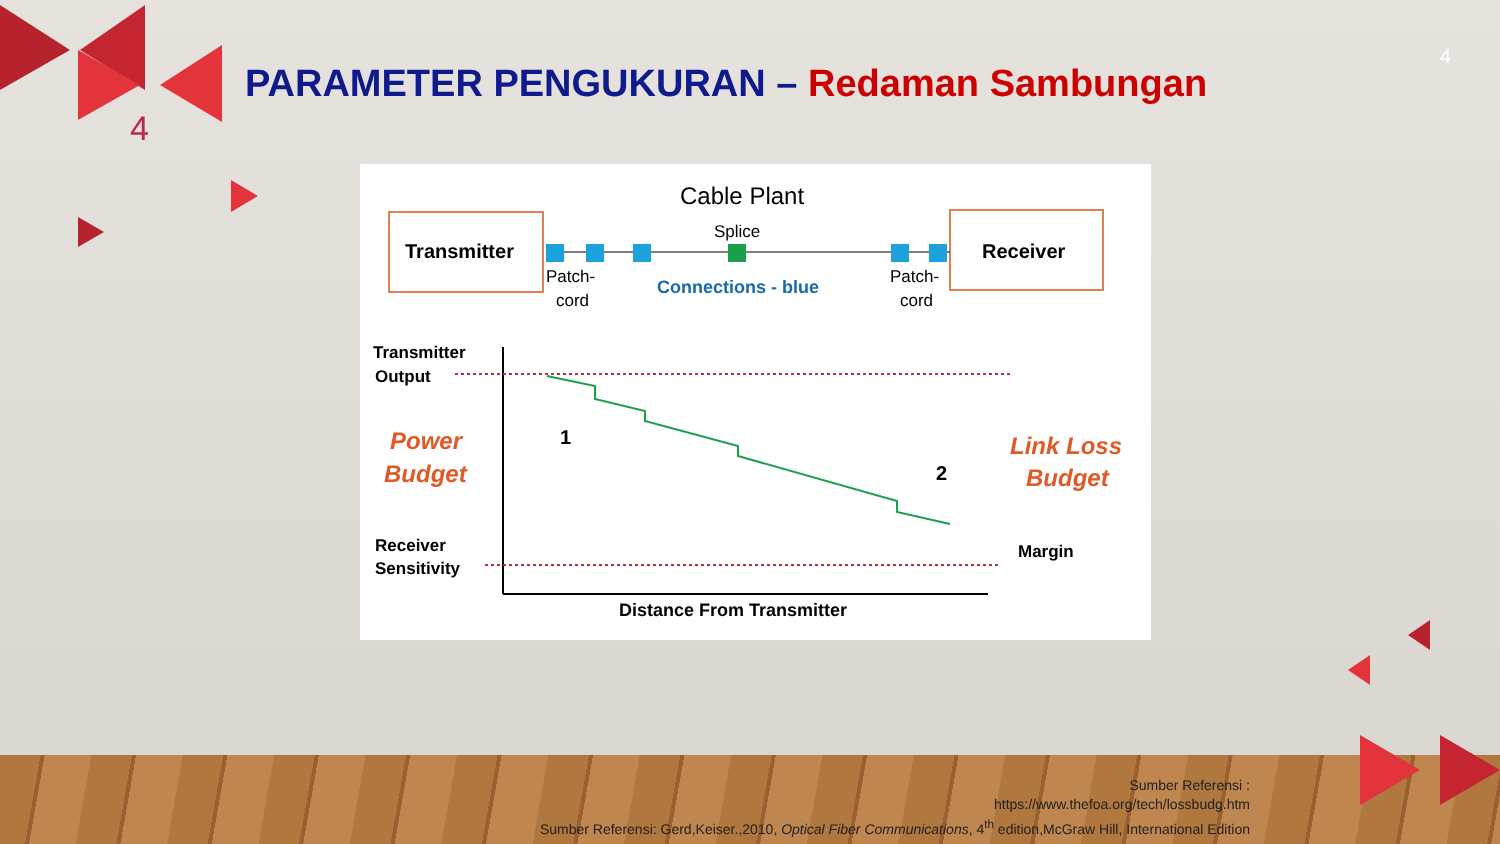4
4
PARAMETER PENGUKURAN – Redaman Sambungan
Transmitter
Receiver
Cable Plant
Splice
Patch-
cord
Patch-
cord
Connections - blue
Transmitter
Output
Receiver
Sensitivity
Power
Budget
Link Loss
Budget
Margin
1
2
Distance From Transmitter
Sumber Referensi :
https://www.thefoa.org/tech/lossbudg.htm
Sumber Referensi: Gerd,Keiser.,2010, Optical Fiber Communications, 4<sup>th</sup> edition,McGraw Hill, International Edition